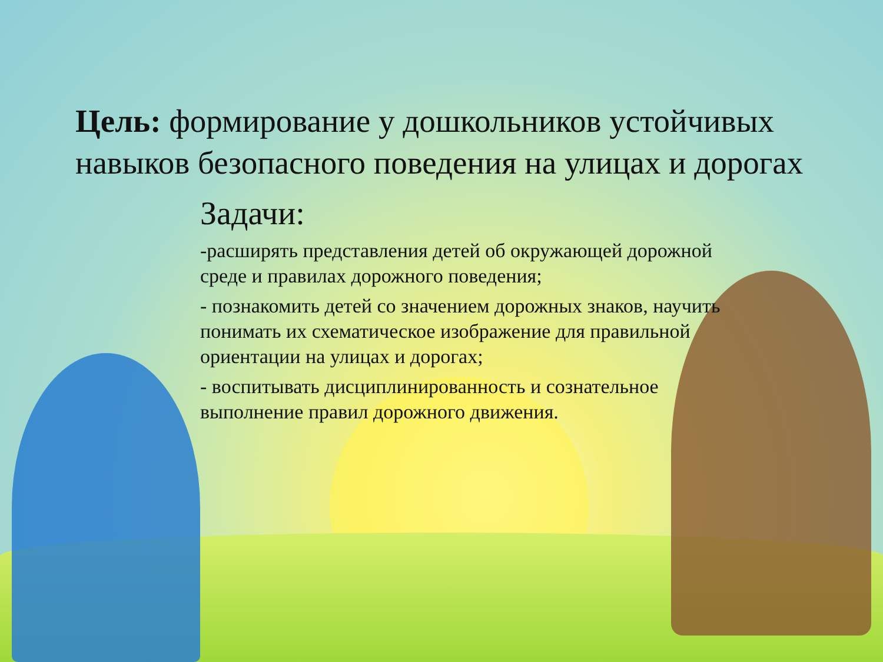Цель: формирование у дошкольников устойчивых навыков безопасного поведения на улицах и дорогах
Задачи:
-расширять представления детей об окружающей дорожной среде и правилах дорожного поведения;
- познакомить детей со значением дорожных знаков, научить понимать их схематическое изображение для правильной ориентации на улицах и дорогах;
- воспитывать дисциплинированность и сознательное выполнение правил дорожного движения.